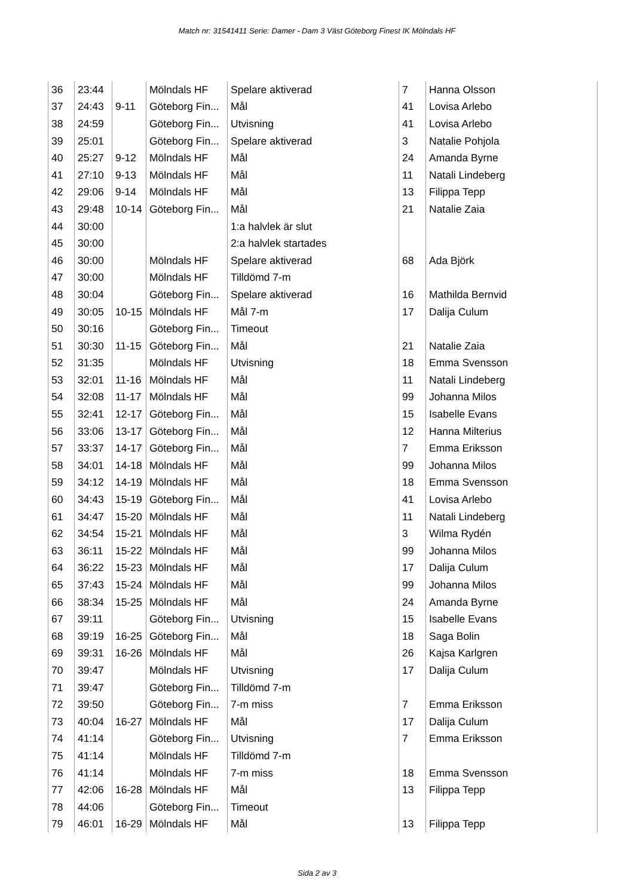Match nr: 31541411 Serie: Damer - Dam 3 Väst Göteborg Finest IK Mölndals HF
| 36 | 23:44 | | Mölndals HF | Spelare aktiverad | 7 | Hanna Olsson |
| 37 | 24:43 | 9-11 | Göteborg Fin... | Mål | 41 | Lovisa Arlebo |
| 38 | 24:59 | | Göteborg Fin... | Utvisning | 41 | Lovisa Arlebo |
| 39 | 25:01 | | Göteborg Fin... | Spelare aktiverad | 3 | Natalie Pohjola |
| 40 | 25:27 | 9-12 | Mölndals HF | Mål | 24 | Amanda Byrne |
| 41 | 27:10 | 9-13 | Mölndals HF | Mål | 11 | Natali Lindeberg |
| 42 | 29:06 | 9-14 | Mölndals HF | Mål | 13 | Filippa Tepp |
| 43 | 29:48 | 10-14 | Göteborg Fin... | Mål | 21 | Natalie Zaia |
| 44 | 30:00 | | | 1:a halvlek är slut | | |
| 45 | 30:00 | | | 2:a halvlek startades | | |
| 46 | 30:00 | | Mölndals HF | Spelare aktiverad | 68 | Ada Björk |
| 47 | 30:00 | | Mölndals HF | Tilldömd 7-m | | |
| 48 | 30:04 | | Göteborg Fin... | Spelare aktiverad | 16 | Mathilda Bernvid |
| 49 | 30:05 | 10-15 | Mölndals HF | Mål 7-m | 17 | Dalija Culum |
| 50 | 30:16 | | Göteborg Fin... | Timeout | | |
| 51 | 30:30 | 11-15 | Göteborg Fin... | Mål | 21 | Natalie Zaia |
| 52 | 31:35 | | Mölndals HF | Utvisning | 18 | Emma Svensson |
| 53 | 32:01 | 11-16 | Mölndals HF | Mål | 11 | Natali Lindeberg |
| 54 | 32:08 | 11-17 | Mölndals HF | Mål | 99 | Johanna Milos |
| 55 | 32:41 | 12-17 | Göteborg Fin... | Mål | 15 | Isabelle Evans |
| 56 | 33:06 | 13-17 | Göteborg Fin... | Mål | 12 | Hanna Milterius |
| 57 | 33:37 | 14-17 | Göteborg Fin... | Mål | 7 | Emma Eriksson |
| 58 | 34:01 | 14-18 | Mölndals HF | Mål | 99 | Johanna Milos |
| 59 | 34:12 | 14-19 | Mölndals HF | Mål | 18 | Emma Svensson |
| 60 | 34:43 | 15-19 | Göteborg Fin... | Mål | 41 | Lovisa Arlebo |
| 61 | 34:47 | 15-20 | Mölndals HF | Mål | 11 | Natali Lindeberg |
| 62 | 34:54 | 15-21 | Mölndals HF | Mål | 3 | Wilma Rydén |
| 63 | 36:11 | 15-22 | Mölndals HF | Mål | 99 | Johanna Milos |
| 64 | 36:22 | 15-23 | Mölndals HF | Mål | 17 | Dalija Culum |
| 65 | 37:43 | 15-24 | Mölndals HF | Mål | 99 | Johanna Milos |
| 66 | 38:34 | 15-25 | Mölndals HF | Mål | 24 | Amanda Byrne |
| 67 | 39:11 | | Göteborg Fin... | Utvisning | 15 | Isabelle Evans |
| 68 | 39:19 | 16-25 | Göteborg Fin... | Mål | 18 | Saga Bolin |
| 69 | 39:31 | 16-26 | Mölndals HF | Mål | 26 | Kajsa Karlgren |
| 70 | 39:47 | | Mölndals HF | Utvisning | 17 | Dalija Culum |
| 71 | 39:47 | | Göteborg Fin... | Tilldömd 7-m | | |
| 72 | 39:50 | | Göteborg Fin... | 7-m miss | 7 | Emma Eriksson |
| 73 | 40:04 | 16-27 | Mölndals HF | Mål | 17 | Dalija Culum |
| 74 | 41:14 | | Göteborg Fin... | Utvisning | 7 | Emma Eriksson |
| 75 | 41:14 | | Mölndals HF | Tilldömd 7-m | | |
| 76 | 41:14 | | Mölndals HF | 7-m miss | 18 | Emma Svensson |
| 77 | 42:06 | 16-28 | Mölndals HF | Mål | 13 | Filippa Tepp |
| 78 | 44:06 | | Göteborg Fin... | Timeout | | |
| 79 | 46:01 | 16-29 | Mölndals HF | Mål | 13 | Filippa Tepp |
Sida 2 av 3